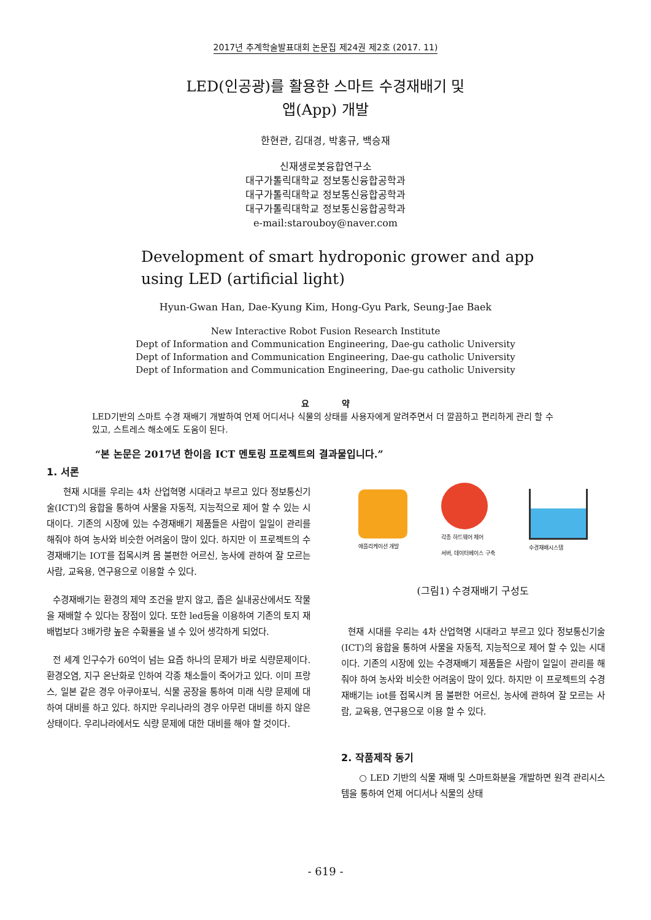2017년 추계학술발표대회 논문집 제24권 제2호 (2017. 11)
LED(인공광)를 활용한 스마트 수경재배기 및
앱(App) 개발
한현관, 김대경, 박홍규, 백승재
신재생로봇융합연구소
대구가톨릭대학교 정보통신융합공학과
대구가톨릭대학교 정보통신융합공학과
대구가톨릭대학교 정보통신융합공학과
e-mail:starouboy@naver.com
Development of smart hydroponic grower and app
using LED (artificial light)
Hyun-Gwan Han, Dae-Kyung Kim, Hong-Gyu Park, Seung-Jae Baek
New Interactive Robot Fusion Research Institute
Dept of Information and Communication Engineering, Dae-gu catholic University
Dept of Information and Communication Engineering, Dae-gu catholic University
Dept of Information and Communication Engineering, Dae-gu catholic University
요 약
LED기반의 스마트 수경 재배기 개발하여 언제 어디서나 식물의 상태를 사용자에게 알려주면서 더 깔끔하고 편리하게 관리 할 수 있고, 스트레스 해소에도 도움이 된다.
“본 논문은 2017년 한이음 ICT 멘토링 프로젝트의 결과물입니다.”
1. 서론
현재 시대를 우리는 4차 산업혁명 시대라고 부르고 있다 정보통신기술(ICT)의 융합을 통하여 사물을 자동적, 지능적으로 제어 할 수 있는 시대이다. 기존의 시장에 있는 수경재배기 제품들은 사람이 일일이 관리를 해줘야 하여 농사와 비슷한 어려움이 많이 있다. 하지만 이 프로젝트의 수경재배기는 IOT를 접목시켜 몸 불편한 어르신, 농사에 관하여 잘 모르는 사람, 교육용, 연구용으로 이용할 수 있다.
수경재배기는 환경의 제약 조건을 받지 않고, 좁은 실내공산에서도 작물을 재배할 수 있다는 장점이 있다. 또한 led등을 이용하여 기존의 토지 재배법보다 3배가량 높은 수확률을 낼 수 있어 생각하게 되었다.
전 세계 인구수가 60억이 넘는 요즘 하나의 문제가 바로 식량문제이다. 환경오염, 지구 온난화로 인하여 각종 채소들이 죽어가고 있다. 이미 프랑스, 일본 같은 경우 아쿠아포닉, 식물 공장을 통하여 미래 식량 문제에 대하여 대비를 하고 있다. 하지만 우리나라의 경우 아무런 대비를 하지 않은 상태이다. 우리나라에서도 식량 문제에 대한 대비를 해야 할 것이다.
애플리케이션 개발
각종 하드웨어 제어
서버, 데이터베이스 구축
수경재배시스템
(그림1) 수경재배기 구성도
현재 시대를 우리는 4차 산업혁명 시대라고 부르고 있다 정보통신기술(ICT)의 융합을 통하여 사물을 자동적, 지능적으로 제어 할 수 있는 시대이다. 기존의 시장에 있는 수경재배기 제품들은 사람이 일일이 관리를 해줘야 하여 농사와 비슷한 어려움이 많이 있다. 하지만 이 프로젝트의 수경재배기는 iot를 접목시켜 몸 불편한 어르신, 농사에 관하여 잘 모르는 사람, 교육용, 연구용으로 이용 할 수 있다.
2. 작품제작 동기
○ LED 기반의 식물 재배 및 스마트화분을 개발하면 원격 관리시스템을 통하여 언제 어디서나 식물의 상태
- 619 -